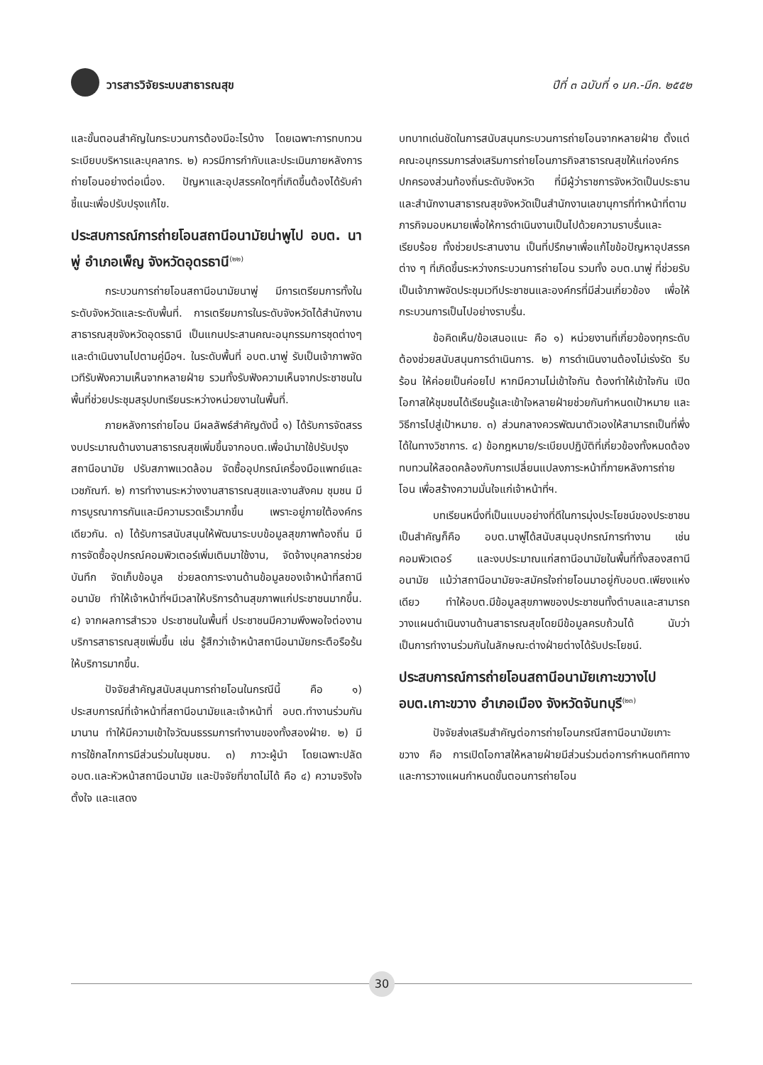วารสารวิจัยระบบสาธารณสุข ปีที่ ๓ ฉบับที่ ๑ มค.-มีค. ๒๕๕๒
และขั้นตอนสำคัญในกระบวนการต้องมีอะไรบ้าง โดยเฉพาะการทบทวนระเบียบบริหารและบุคลากร. ๒) ควรมีการกำกับและประเมินภายหลังการถ่ายโอนอย่างต่อเนื่อง. ปัญหาและอุปสรรคใดๆที่เกิดขึ้นต้องได้รับคำชี้แนะเพื่อปรับปรุงแก้ไข.
ประสบการณ์การถ่ายโอนสถานีอนามัยน่าพูไป อบต. นาพู่ อำเภอเพ็ญ จังหวัดอุดรธานี<sup>(๒๒)</sup>
กระบวนการถ่ายโอนสถานีอนามัยนาพู่ มีการเตรียมการทั้งในระดับจังหวัดและระดับพื้นที่. การเตรียมการในระดับจังหวัดได้สำนักงานสาธารณสุขจังหวัดอุดรธานี เป็นแกนประสานคณะอนุกรรมการชุดต่างๆและดำเนินงานไปตามคู่มือฯ. ในระดับพื้นที่ อบต.นาพู่ รับเป็นเจ้าภาพจัดเวทีรับฟังความเห็นจากหลายฝ่าย รวมทั้งรับฟังความเห็นจากประชาชนในพื้นที่ช่วยประชุมสรุปบทเรียนระหว่างหน่วยงานในพื้นที่.
ภายหลังการถ่ายโอน มีผลลัพธ์สำคัญดังนี้ ๑) ได้รับการจัดสรรงบประมาณด้านงานสาธารณสุขเพิ่มขึ้นจากอบต.เพื่อนำมาใช้ปรับปรุงสถานีอนามัย ปรับสภาพแวดล้อม จัดซื้ออุปกรณ์เครื่องมือแพทย์และเวชภัณฑ์. ๒) การทำงานระหว่างงานสาธารณสุขและงานสังคม ชุมชน มีการบูรณาการกันและมีความรวดเร็วมากขึ้น เพราะอยู่ภายใต้องค์กรเดียวกัน. ๓) ได้รับการสนับสนุนให้พัฒนาระบบข้อมูลสุขภาพท้องถิ่น มีการจัดซื้ออุปกรณ์คอมพิวเตอร์เพิ่มเติมมาใช้งาน, จัดจ้างบุคลากรช่วยบันทึก จัดเก็บข้อมูล ช่วยลดภาระงานด้านข้อมูลของเจ้าหน้าที่สถานีอนามัย ทำให้เจ้าหน้าที่ฯมีเวลาให้บริการด้านสุขภาพแก่ประชาชนมากขึ้น. ๔) จากผลการสำรวจ ประชาชนในพื้นที่ ประชาชนมีความพึงพอใจต่องานบริการสาธารณสุขเพิ่มขึ้น เช่น รู้สึกว่าเจ้าหน้าสถานีอนามัยกระตือรือร้นให้บริการมากขึ้น.
ปัจจัยสำคัญสนับสนุนการถ่ายโอนในกรณีนี้ คือ ๑) ประสบการณ์ที่เจ้าหน้าที่สถานีอนามัยและเจ้าหน้าที่ อบต.ทำงานร่วมกันมานาน ทำให้มีความเข้าใจวัฒนธรรมการทำงานของทั้งสองฝ่าย. ๒) มีการใช้กลไกการมีส่วนร่วมในชุมชน. ๓) ภาวะผู้นำ โดยเฉพาะปลัดอบต.และหัวหน้าสถานีอนามัย และปัจจัยที่ขาดไม่ได้ คือ ๔) ความจริงใจ ตั้งใจ และแสดง
บทบาทเด่นชัดในการสนับสนุนกระบวนการถ่ายโอนจากหลายฝ่าย ตั้งแต่คณะอนุกรรมการส่งเสริมการถ่ายโอนภารกิจสาธารณสุขให้แก่องค์กรปกครองส่วนท้องถิ่นระดับจังหวัด ที่มีผู้ว่าราชการจังหวัดเป็นประธาน และสำนักงานสาธารณสุขจังหวัดเป็นสำนักงานเลขานุการที่ทำหน้าที่ตามภารกิจมอบหมายเพื่อให้การดำเนินงานเป็นไปด้วยความราบรื่นและเรียบร้อย ทั้งช่วยประสานงาน เป็นที่ปรึกษาเพื่อแก้ไขข้อปัญหาอุปสรรคต่าง ๆ ที่เกิดขึ้นระหว่างกระบวนการถ่ายโอน รวมทั้ง อบต.นาพู่ ที่ช่วยรับเป็นเจ้าภาพจัดประชุมเวทีประชาชนและองค์กรที่มีส่วนเกี่ยวข้อง เพื่อให้กระบวนการเป็นไปอย่างราบรื่น.
ข้อคิดเห็น/ข้อเสนอแนะ คือ ๑) หน่วยงานที่เกี่ยวข้องทุกระดับต้องช่วยสนับสนุนการดำเนินการ. ๒) การดำเนินงานต้องไม่เร่งรัด รีบร้อน ให้ค่อยเป็นค่อยไป หากมีความไม่เข้าใจกัน ต้องทำให้เข้าใจกัน เปิดโอกาสให้ชุมชนได้เรียนรู้และเข้าใจหลายฝ่ายช่วยกันกำหนดเป้าหมาย และวิธีการไปสู่เป้าหมาย. ๓) ส่วนกลางควรพัฒนาตัวเองให้สามารถเป็นที่พึ่งได้ในทางวิชาการ. ๔) ข้อกฎหมาย/ระเบียบปฏิบัติที่เกี่ยวข้องทั้งหมดต้องทบทวนให้สอดคล้องกับการเปลี่ยนแปลงภาระหน้าที่ภายหลังการถ่ายโอน เพื่อสร้างความมั่นใจแก่เจ้าหน้าที่ฯ.
บทเรียนหนึ่งที่เป็นแบบอย่างที่ดีในการมุ่งประโยชน์ของประชาชนเป็นสำคัญก็คือ อบต.นาพู่ได้สนับสนุนอุปกรณ์การทำงาน เช่น คอมพิวเตอร์ และงบประมาณแก่สถานีอนามัยในพื้นที่ทั้งสองสถานีอนามัย แม้ว่าสถานีอนามัยจะสมัครใจถ่ายโอนมาอยู่กับอบต.เพียงแห่งเดียว ทำให้อบต.มีข้อมูลสุขภาพของประชาชนทั้งตำบลและสามารถวางแผนดำเนินงานด้านสาธารณสุขโดยมีข้อมูลครบถ้วนได้ นับว่าเป็นการทำงานร่วมกันในลักษณะต่างฝ่ายต่างได้รับประโยชน์.
ประสบการณ์การถ่ายโอนสถานีอนามัยเกาะขวางไป อบต.เกาะขวาง อำเภอเมือง จังหวัดจันทบุรี<sup>(๒๓)</sup>
ปัจจัยส่งเสริมสำคัญต่อการถ่ายโอนกรณีสถานีอนามัยเกาะขวาง คือ การเปิดโอกาสให้หลายฝ่ายมีส่วนร่วมต่อการกำหนดทิศทาง และการวางแผนกำหนดขั้นตอนการถ่ายโอน
30